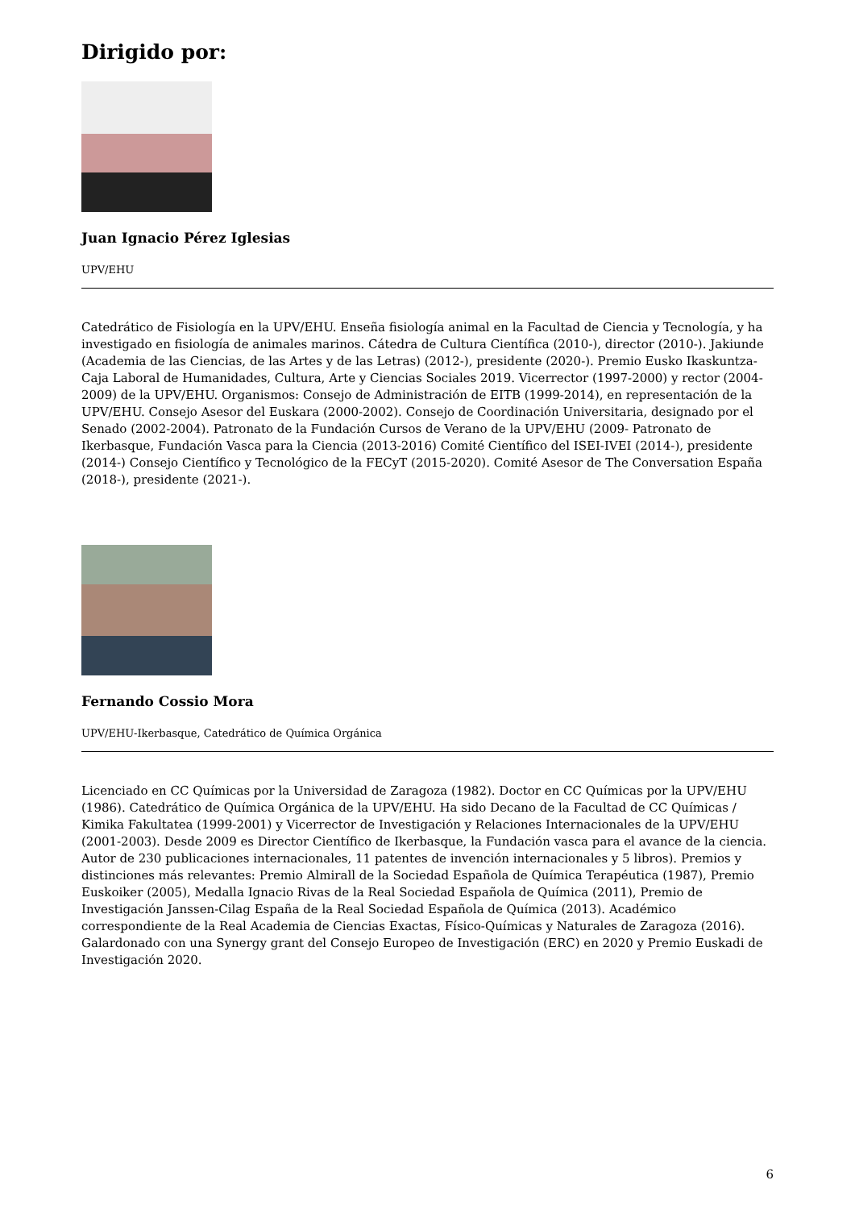Dirigido por:
Juan Ignacio Pérez Iglesias
UPV/EHU
Catedrático de Fisiología en la UPV/EHU. Enseña fisiología animal en la Facultad de Ciencia y Tecnología, y ha investigado en fisiología de animales marinos. Cátedra de Cultura Científica (2010-), director (2010-). Jakiunde (Academia de las Ciencias, de las Artes y de las Letras) (2012-), presidente (2020-). Premio Eusko Ikaskuntza-Caja Laboral de Humanidades, Cultura, Arte y Ciencias Sociales 2019. Vicerrector (1997-2000) y rector (2004-2009) de la UPV/EHU. Organismos: Consejo de Administración de EITB (1999-2014), en representación de la UPV/EHU. Consejo Asesor del Euskara (2000-2002). Consejo de Coordinación Universitaria, designado por el Senado (2002-2004). Patronato de la Fundación Cursos de Verano de la UPV/EHU (2009- Patronato de Ikerbasque, Fundación Vasca para la Ciencia (2013-2016) Comité Científico del ISEI-IVEI (2014-), presidente (2014-) Consejo Científico y Tecnológico de la FECyT (2015-2020). Comité Asesor de The Conversation España (2018-), presidente (2021-).
Fernando Cossio Mora
UPV/EHU-Ikerbasque, Catedrático de Química Orgánica
Licenciado en CC Químicas por la Universidad de Zaragoza (1982). Doctor en CC Químicas por la UPV/EHU (1986). Catedrático de Química Orgánica de la UPV/EHU. Ha sido Decano de la Facultad de CC Químicas / Kimika Fakultatea (1999-2001) y Vicerrector de Investigación y Relaciones Internacionales de la UPV/EHU (2001-2003). Desde 2009 es Director Científico de Ikerbasque, la Fundación vasca para el avance de la ciencia. Autor de 230 publicaciones internacionales, 11 patentes de invención internacionales y 5 libros). Premios y distinciones más relevantes: Premio Almirall de la Sociedad Española de Química Terapéutica (1987), Premio Euskoiker (2005), Medalla Ignacio Rivas de la Real Sociedad Española de Química (2011), Premio de Investigación Janssen-Cilag España de la Real Sociedad Española de Química (2013). Académico correspondiente de la Real Academia de Ciencias Exactas, Físico-Químicas y Naturales de Zaragoza (2016). Galardonado con una Synergy grant del Consejo Europeo de Investigación (ERC) en 2020 y Premio Euskadi de Investigación 2020.
6